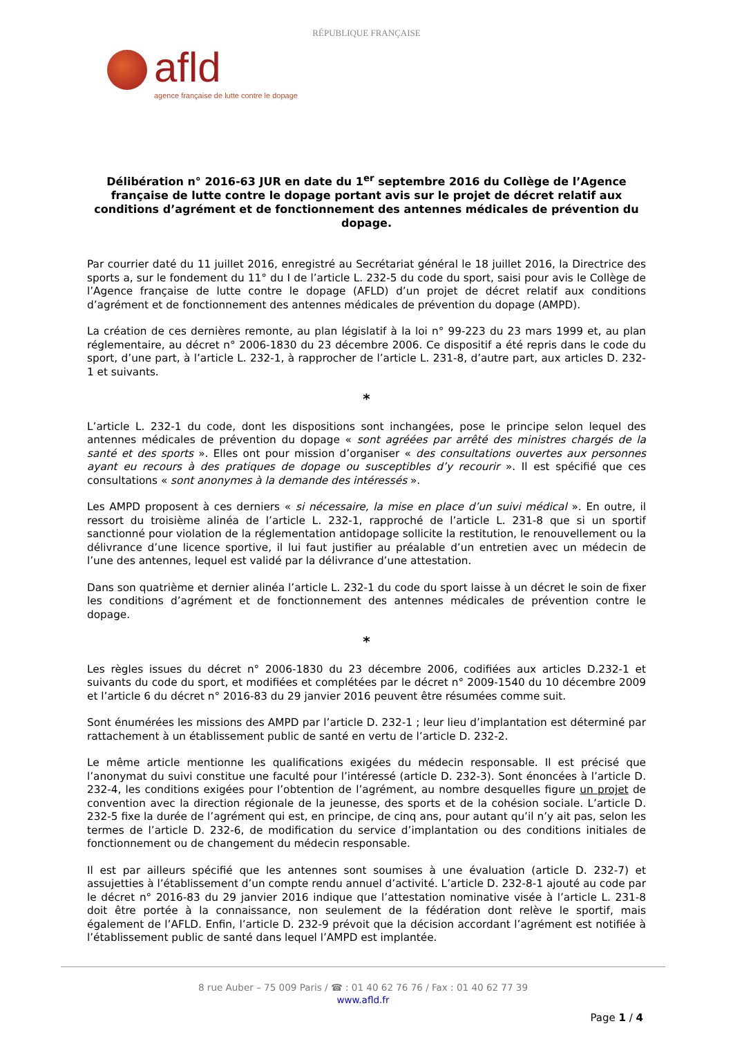RÉPUBLIQUE FRANÇAISE
afld
agence française de lutte contre le dopage
Délibération n° 2016-63 JUR en date du 1<sup>er</sup> septembre 2016 du Collège de l’Agence française de lutte contre le dopage portant avis sur le projet de décret relatif aux conditions d’agrément et de fonctionnement des antennes médicales de prévention du dopage.
Par courrier daté du 11 juillet 2016, enregistré au Secrétariat général le 18 juillet 2016, la Directrice des sports a, sur le fondement du 11° du I de l’article L. 232-5 du code du sport, saisi pour avis le Collège de l’Agence française de lutte contre le dopage (AFLD) d’un projet de décret relatif aux conditions d’agrément et de fonctionnement des antennes médicales de prévention du dopage (AMPD).
La création de ces dernières remonte, au plan législatif à la loi n° 99-223 du 23 mars 1999 et, au plan réglementaire, au décret n° 2006-1830 du 23 décembre 2006. Ce dispositif a été repris dans le code du sport, d’une part, à l’article L. 232-1, à rapprocher de l’article L. 231-8, d’autre part, aux articles D. 232-1 et suivants.
*
L’article L. 232-1 du code, dont les dispositions sont inchangées, pose le principe selon lequel des antennes médicales de prévention du dopage « sont agréées par arrêté des ministres chargés de la santé et des sports ». Elles ont pour mission d’organiser « des consultations ouvertes aux personnes ayant eu recours à des pratiques de dopage ou susceptibles d’y recourir ». Il est spécifié que ces consultations « sont anonymes à la demande des intéressés ».
Les AMPD proposent à ces derniers « si nécessaire, la mise en place d’un suivi médical ». En outre, il ressort du troisième alinéa de l’article L. 232-1, rapproché de l’article L. 231-8 que si un sportif sanctionné pour violation de la réglementation antidopage sollicite la restitution, le renouvellement ou la délivrance d’une licence sportive, il lui faut justifier au préalable d’un entretien avec un médecin de l’une des antennes, lequel est validé par la délivrance d’une attestation.
Dans son quatrième et dernier alinéa l’article L. 232-1 du code du sport laisse à un décret le soin de fixer les conditions d’agrément et de fonctionnement des antennes médicales de prévention contre le dopage.
*
Les règles issues du décret n° 2006-1830 du 23 décembre 2006, codifiées aux articles D.232-1 et suivants du code du sport, et modifiées et complétées par le décret n° 2009-1540 du 10 décembre 2009 et l’article 6 du décret n° 2016-83 du 29 janvier 2016 peuvent être résumées comme suit.
Sont énumérées les missions des AMPD par l’article D. 232-1 ; leur lieu d’implantation est déterminé par rattachement à un établissement public de santé en vertu de l’article D. 232-2.
Le même article mentionne les qualifications exigées du médecin responsable. Il est précisé que l’anonymat du suivi constitue une faculté pour l’intéressé (article D. 232-3). Sont énoncées à l’article D. 232-4, les conditions exigées pour l’obtention de l’agrément, au nombre desquelles figure un projet de convention avec la direction régionale de la jeunesse, des sports et de la cohésion sociale. L’article D. 232-5 fixe la durée de l’agrément qui est, en principe, de cinq ans, pour autant qu’il n’y ait pas, selon les termes de l’article D. 232-6, de modification du service d’implantation ou des conditions initiales de fonctionnement ou de changement du médecin responsable.
Il est par ailleurs spécifié que les antennes sont soumises à une évaluation (article D. 232-7) et assujetties à l’établissement d’un compte rendu annuel d’activité. L’article D. 232-8-1 ajouté au code par le décret n° 2016-83 du 29 janvier 2016 indique que l’attestation nominative visée à l’article L. 231-8 doit être portée à la connaissance, non seulement de la fédération dont relève le sportif, mais également de l’AFLD. Enfin, l’article D. 232-9 prévoit que la décision accordant l’agrément est notifiée à l’établissement public de santé dans lequel l’AMPD est implantée.
8 rue Auber – 75 009 Paris / ☎ : 01 40 62 76 76 / Fax : 01 40 62 77 39
www.afld.fr
Page 1 / 4